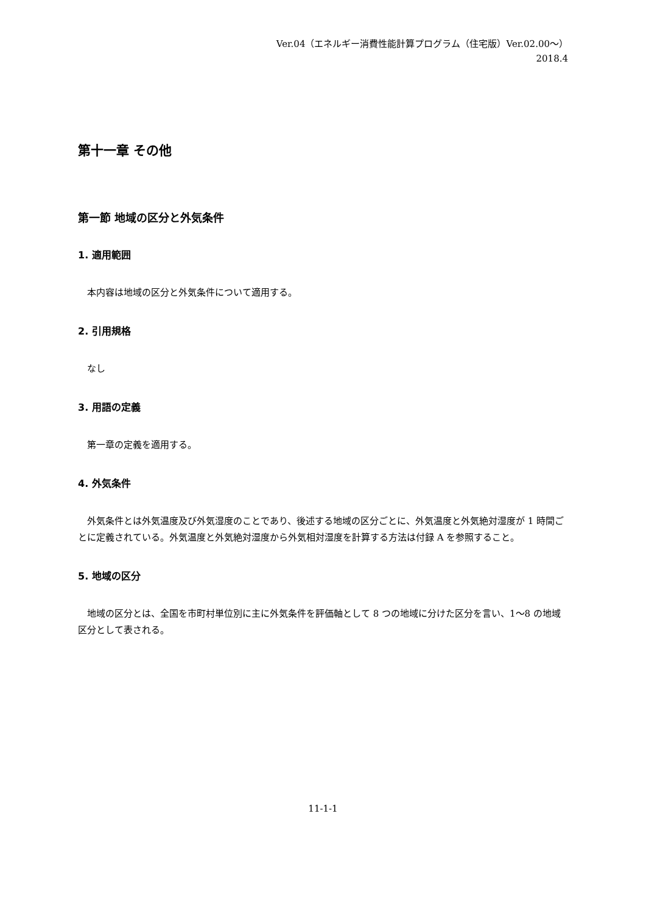Ver.04（エネルギー消費性能計算プログラム（住宅版）Ver.02.00～）
2018.4
第十一章 その他
第一節 地域の区分と外気条件
1. 適用範囲
本内容は地域の区分と外気条件について適用する。
2. 引用規格
なし
3. 用語の定義
第一章の定義を適用する。
4. 外気条件
外気条件とは外気温度及び外気湿度のことであり、後述する地域の区分ごとに、外気温度と外気絶対湿度が 1 時間ごとに定義されている。外気温度と外気絶対湿度から外気相対湿度を計算する方法は付録 A を参照すること。
5. 地域の区分
地域の区分とは、全国を市町村単位別に主に外気条件を評価軸として 8 つの地域に分けた区分を言い、1～8 の地域区分として表される。
11-1-1